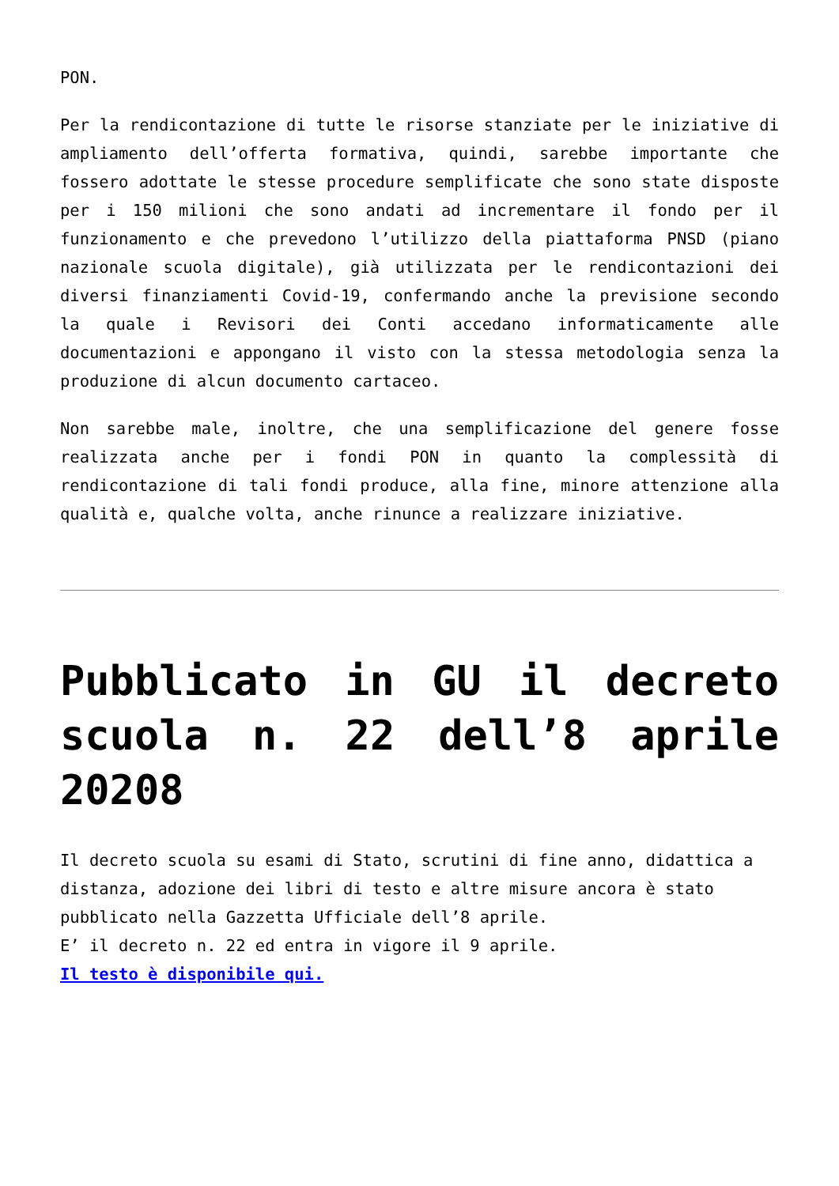PON.
Per la rendicontazione di tutte le risorse stanziate per le iniziative di ampliamento dell’offerta formativa, quindi, sarebbe importante che fossero adottate le stesse procedure semplificate che sono state disposte per i 150 milioni che sono andati ad incrementare il fondo per il funzionamento e che prevedono l’utilizzo della piattaforma PNSD (piano nazionale scuola digitale), già utilizzata per le rendicontazioni dei diversi finanziamenti Covid-19, confermando anche la previsione secondo la quale i Revisori dei Conti accedano informaticamente alle documentazioni e appongano il visto con la stessa metodologia senza la produzione di alcun documento cartaceo.
Non sarebbe male, inoltre, che una semplificazione del genere fosse realizzata anche per i fondi PON in quanto la complessità di rendicontazione di tali fondi produce, alla fine, minore attenzione alla qualità e, qualche volta, anche rinunce a realizzare iniziative.
Pubblicato in GU il decreto scuola n. 22 dell’8 aprile 20208
Il decreto scuola su esami di Stato, scrutini di fine anno, didattica a distanza, adozione dei libri di testo e altre misure ancora è stato pubblicato nella Gazzetta Ufficiale dell’8 aprile.
E’ il decreto n. 22 ed entra in vigore il 9 aprile.
Il testo è disponibile qui.